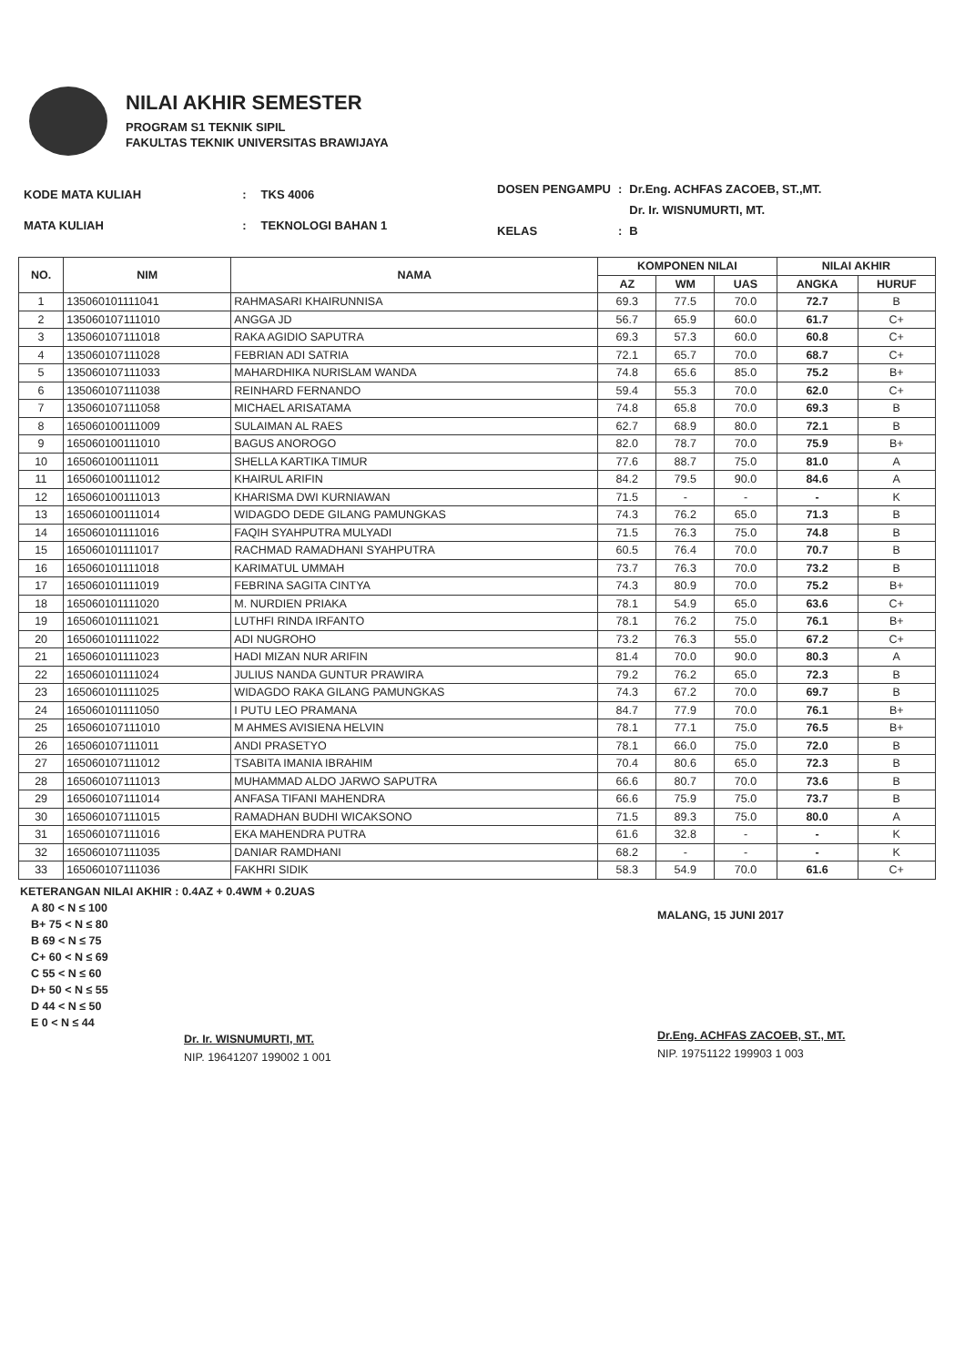NILAI AKHIR SEMESTER
PROGRAM S1 TEKNIK SIPIL
FAKULTAS TEKNIK UNIVERSITAS BRAWIJAYA
| KODE MATA KULIAH | : | TKS 4006 |
| MATA KULIAH | : | TEKNOLOGI BAHAN 1 |
| DOSEN PENGAMPU | : | Dr.Eng. ACHFAS ZACOEB, ST.,MT. |
| | | Dr. Ir. WISNUMURTI, MT. |
| KELAS | : | B |
| NO. | NIM | NAMA | KOMPONEN NILAI | | | NILAI AKHIR | |
| --- | --- | --- | --- | --- | --- | --- | --- |
| | | | AZ | WM | UAS | ANGKA | HURUF |
| 1 | 135060101111041 | RAHMASARI KHAIRUNNISA | 69.3 | 77.5 | 70.0 | 72.7 | B |
| 2 | 135060107111010 | ANGGA JD | 56.7 | 65.9 | 60.0 | 61.7 | C+ |
| 3 | 135060107111018 | RAKA AGIDIO SAPUTRA | 69.3 | 57.3 | 60.0 | 60.8 | C+ |
| 4 | 135060107111028 | FEBRIAN ADI SATRIA | 72.1 | 65.7 | 70.0 | 68.7 | C+ |
| 5 | 135060107111033 | MAHARDHIKA NURISLAM WANDA | 74.8 | 65.6 | 85.0 | 75.2 | B+ |
| 6 | 135060107111038 | REINHARD FERNANDO | 59.4 | 55.3 | 70.0 | 62.0 | C+ |
| 7 | 135060107111058 | MICHAEL ARISATAMA | 74.8 | 65.8 | 70.0 | 69.3 | B |
| 8 | 165060100111009 | SULAIMAN AL RAES | 62.7 | 68.9 | 80.0 | 72.1 | B |
| 9 | 165060100111010 | BAGUS ANOROGO | 82.0 | 78.7 | 70.0 | 75.9 | B+ |
| 10 | 165060100111011 | SHELLA KARTIKA TIMUR | 77.6 | 88.7 | 75.0 | 81.0 | A |
| 11 | 165060100111012 | KHAIRUL ARIFIN | 84.2 | 79.5 | 90.0 | 84.6 | A |
| 12 | 165060100111013 | KHARISMA DWI KURNIAWAN | 71.5 | - | - | - | K |
| 13 | 165060100111014 | WIDAGDO DEDE GILANG PAMUNGKAS | 74.3 | 76.2 | 65.0 | 71.3 | B |
| 14 | 165060101111016 | FAQIH SYAHPUTRA MULYADI | 71.5 | 76.3 | 75.0 | 74.8 | B |
| 15 | 165060101111017 | RACHMAD RAMADHANI SYAHPUTRA | 60.5 | 76.4 | 70.0 | 70.7 | B |
| 16 | 165060101111018 | KARIMATUL UMMAH | 73.7 | 76.3 | 70.0 | 73.2 | B |
| 17 | 165060101111019 | FEBRINA SAGITA CINTYA | 74.3 | 80.9 | 70.0 | 75.2 | B+ |
| 18 | 165060101111020 | M. NURDIEN PRIAKA | 78.1 | 54.9 | 65.0 | 63.6 | C+ |
| 19 | 165060101111021 | LUTHFI RINDA IRFANTO | 78.1 | 76.2 | 75.0 | 76.1 | B+ |
| 20 | 165060101111022 | ADI NUGROHO | 73.2 | 76.3 | 55.0 | 67.2 | C+ |
| 21 | 165060101111023 | HADI MIZAN NUR ARIFIN | 81.4 | 70.0 | 90.0 | 80.3 | A |
| 22 | 165060101111024 | JULIUS NANDA GUNTUR PRAWIRA | 79.2 | 76.2 | 65.0 | 72.3 | B |
| 23 | 165060101111025 | WIDAGDO RAKA GILANG PAMUNGKAS | 74.3 | 67.2 | 70.0 | 69.7 | B |
| 24 | 165060101111050 | I PUTU LEO PRAMANA | 84.7 | 77.9 | 70.0 | 76.1 | B+ |
| 25 | 165060107111010 | M AHMES AVISIENA HELVIN | 78.1 | 77.1 | 75.0 | 76.5 | B+ |
| 26 | 165060107111011 | ANDI PRASETYO | 78.1 | 66.0 | 75.0 | 72.0 | B |
| 27 | 165060107111012 | TSABITA IMANIA IBRAHIM | 70.4 | 80.6 | 65.0 | 72.3 | B |
| 28 | 165060107111013 | MUHAMMAD ALDO JARWO SAPUTRA | 66.6 | 80.7 | 70.0 | 73.6 | B |
| 29 | 165060107111014 | ANFASA TIFANI MAHENDRA | 66.6 | 75.9 | 75.0 | 73.7 | B |
| 30 | 165060107111015 | RAMADHAN BUDHI WICAKSONO | 71.5 | 89.3 | 75.0 | 80.0 | A |
| 31 | 165060107111016 | EKA MAHENDRA PUTRA | 61.6 | 32.8 | - | - | K |
| 32 | 165060107111035 | DANIAR RAMDHANI | 68.2 | - | - | - | K |
| 33 | 165060107111036 | FAKHRI SIDIK | 58.3 | 54.9 | 70.0 | 61.6 | C+ |
KETERANGAN NILAI AKHIR : 0.4AZ + 0.4WM + 0.2UAS
A 80 < N ≤ 100
B+ 75 < N ≤ 80
B 69 < N ≤ 75
C+ 60 < N ≤ 69
C 55 < N ≤ 60
D+ 50 < N ≤ 55
D 44 < N ≤ 50
E 0 < N ≤ 44
Dr. Ir. WISNUMURTI, MT.
NIP. 19641207 199002 1 001
MALANG, 15 JUNI 2017
Dr.Eng. ACHFAS ZACOEB, ST., MT.
NIP. 19751122 199903 1 003